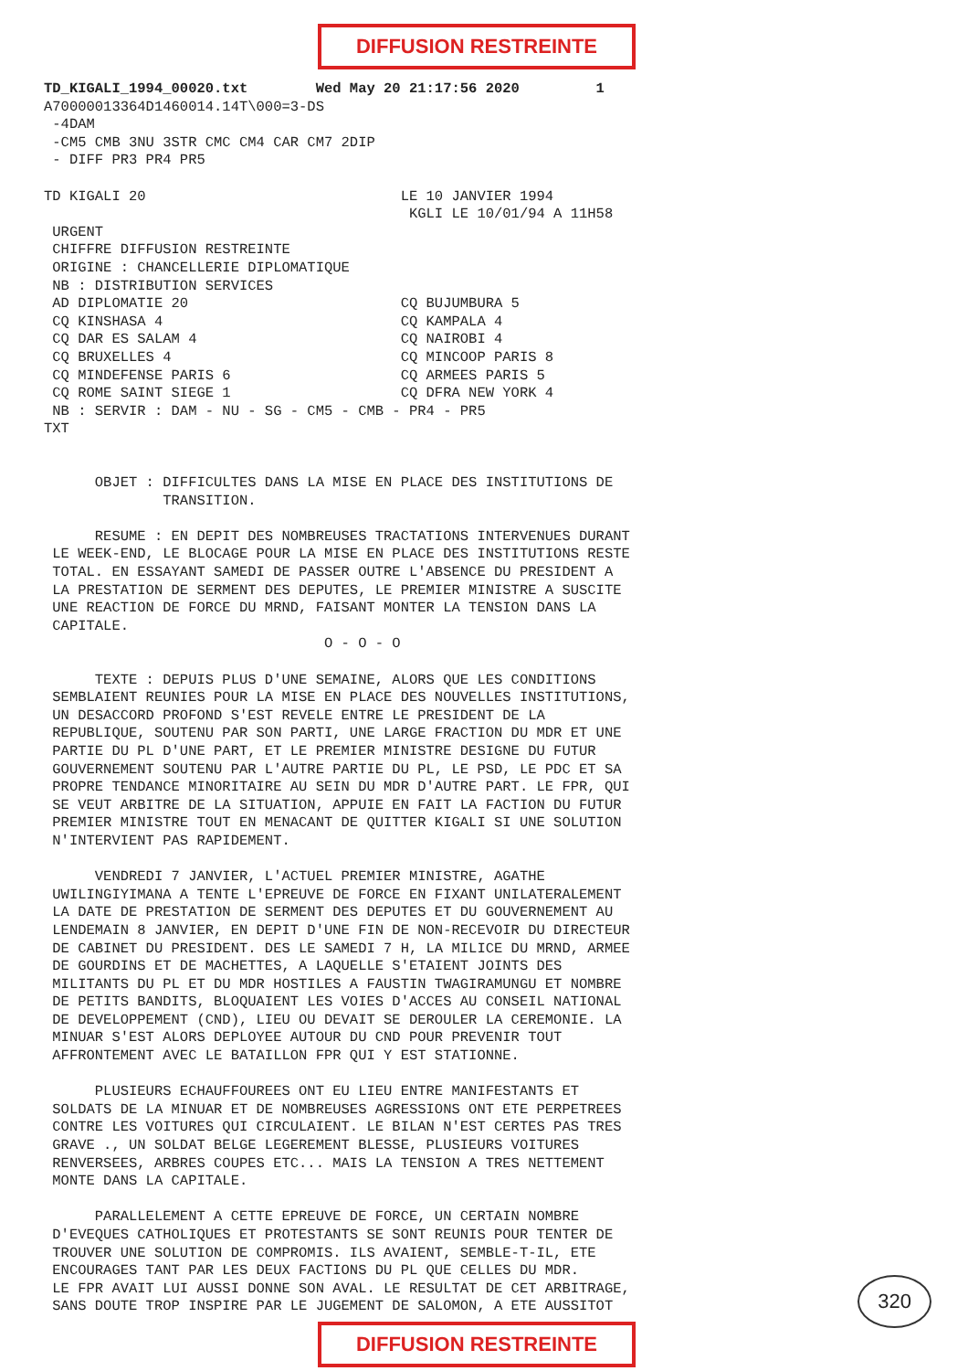DIFFUSION RESTREINTE
TD_KIGALI_1994_00020.txt        Wed May 20 21:17:56 2020         1
A70000013364D1460014.14T\000=3-DS
 -4DAM
 -CM5 CMB 3NU 3STR CMC CM4 CAR CM7 2DIP
 - DIFF PR3 PR4 PR5

TD KIGALI 20                              LE 10 JANVIER 1994
                                           KGLI LE 10/01/94 A 11H58
 URGENT
 CHIFFRE DIFFUSION RESTREINTE
 ORIGINE : CHANCELLERIE DIPLOMATIQUE
 NB : DISTRIBUTION SERVICES
 AD DIPLOMATIE 20                         CQ BUJUMBURA 5
 CQ KINSHASA 4                            CQ KAMPALA 4
 CQ DAR ES SALAM 4                        CQ NAIROBI 4
 CQ BRUXELLES 4                           CQ MINCOOP PARIS 8
 CQ MINDEFENSE PARIS 6                    CQ ARMEES PARIS 5
 CQ ROME SAINT SIEGE 1                    CQ DFRA NEW YORK 4
 NB : SERVIR : DAM - NU - SG - CM5 - CMB - PR4 - PR5
TXT


      OBJET : DIFFICULTES DANS LA MISE EN PLACE DES INSTITUTIONS DE
              TRANSITION.

      RESUME : EN DEPIT DES NOMBREUSES TRACTATIONS INTERVENUES DURANT
 LE WEEK-END, LE BLOCAGE POUR LA MISE EN PLACE DES INSTITUTIONS RESTE
 TOTAL. EN ESSAYANT SAMEDI DE PASSER OUTRE L'ABSENCE DU PRESIDENT A
 LA PRESTATION DE SERMENT DES DEPUTES, LE PREMIER MINISTRE A SUSCITE
 UNE REACTION DE FORCE DU MRND, FAISANT MONTER LA TENSION DANS LA
 CAPITALE.
                                 O - O - O

      TEXTE : DEPUIS PLUS D'UNE SEMAINE, ALORS QUE LES CONDITIONS
 SEMBLAIENT REUNIES POUR LA MISE EN PLACE DES NOUVELLES INSTITUTIONS,
 UN DESACCORD PROFOND S'EST REVELE ENTRE LE PRESIDENT DE LA
 REPUBLIQUE, SOUTENU PAR SON PARTI, UNE LARGE FRACTION DU MDR ET UNE
 PARTIE DU PL D'UNE PART, ET LE PREMIER MINISTRE DESIGNE DU FUTUR
 GOUVERNEMENT SOUTENU PAR L'AUTRE PARTIE DU PL, LE PSD, LE PDC ET SA
 PROPRE TENDANCE MINORITAIRE AU SEIN DU MDR D'AUTRE PART. LE FPR, QUI
 SE VEUT ARBITRE DE LA SITUATION, APPUIE EN FAIT LA FACTION DU FUTUR
 PREMIER MINISTRE TOUT EN MENACANT DE QUITTER KIGALI SI UNE SOLUTION
 N'INTERVIENT PAS RAPIDEMENT.

      VENDREDI 7 JANVIER, L'ACTUEL PREMIER MINISTRE, AGATHE
 UWILINGIYIMANA A TENTE L'EPREUVE DE FORCE EN FIXANT UNILATERALEMENT
 LA DATE DE PRESTATION DE SERMENT DES DEPUTES ET DU GOUVERNEMENT AU
 LENDEMAIN 8 JANVIER, EN DEPIT D'UNE FIN DE NON-RECEVOIR DU DIRECTEUR
 DE CABINET DU PRESIDENT. DES LE SAMEDI 7 H, LA MILICE DU MRND, ARMEE
 DE GOURDINS ET DE MACHETTES, A LAQUELLE S'ETAIENT JOINTS DES
 MILITANTS DU PL ET DU MDR HOSTILES A FAUSTIN TWAGIRAMUNGU ET NOMBRE
 DE PETITS BANDITS, BLOQUAIENT LES VOIES D'ACCES AU CONSEIL NATIONAL
 DE DEVELOPPEMENT (CND), LIEU OU DEVAIT SE DEROULER LA CEREMONIE. LA
 MINUAR S'EST ALORS DEPLOYEE AUTOUR DU CND POUR PREVENIR TOUT
 AFFRONTEMENT AVEC LE BATAILLON FPR QUI Y EST STATIONNE.

      PLUSIEURS ECHAUFFOUREES ONT EU LIEU ENTRE MANIFESTANTS ET
 SOLDATS DE LA MINUAR ET DE NOMBREUSES AGRESSIONS ONT ETE PERPETREES
 CONTRE LES VOITURES QUI CIRCULAIENT. LE BILAN N'EST CERTES PAS TRES
 GRAVE ., UN SOLDAT BELGE LEGEREMENT BLESSE, PLUSIEURS VOITURES
 RENVERSEES, ARBRES COUPES ETC... MAIS LA TENSION A TRES NETTEMENT
 MONTE DANS LA CAPITALE.

      PARALLELEMENT A CETTE EPREUVE DE FORCE, UN CERTAIN NOMBRE
 D'EVEQUES CATHOLIQUES ET PROTESTANTS SE SONT REUNIS POUR TENTER DE
 TROUVER UNE SOLUTION DE COMPROMIS. ILS AVAIENT, SEMBLE-T-IL, ETE
 ENCOURAGES TANT PAR LES DEUX FACTIONS DU PL QUE CELLES DU MDR.
 LE FPR AVAIT LUI AUSSI DONNE SON AVAL. LE RESULTAT DE CET ARBITRAGE,
 SANS DOUTE TROP INSPIRE PAR LE JUGEMENT DE SALOMON, A ETE AUSSITOT
320
DIFFUSION RESTREINTE